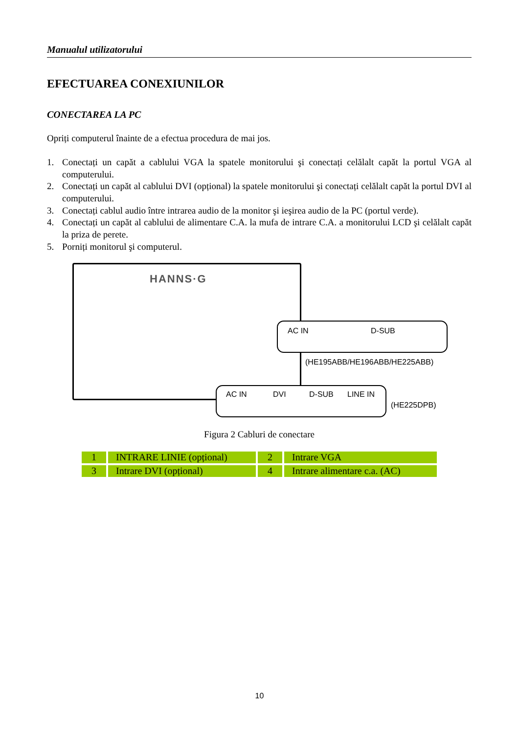Manualul utilizatorului
EFECTUAREA CONEXIUNILOR
CONECTAREA LA PC
Opriți computerul înainte de a efectua procedura de mai jos.
1. Conectați un capăt a cablului VGA la spatele monitorului şi conectați celălalt capăt la portul VGA al computerului.
2. Conectați un capăt al cablului DVI (opțional) la spatele monitorului şi conectați celălalt capăt la portul DVI al computerului.
3. Conectați cablul audio între intrarea audio de la monitor şi ieşirea audio de la PC (portul verde).
4. Conectați un capăt al cablului de alimentare C.A. la mufa de intrare C.A. a monitorului LCD şi celălalt capăt la priza de perete.
5. Porniți monitorul şi computerul.
HANNS·G
AC IN D-SUB
(HE195ABB/HE196ABB/HE225ABB)
AC IN DVI D-SUB LINE IN
(HE225DPB)
Figura 2 Cabluri de conectare
| 1 | INTRARE LINIE (opțional) | 2 | Intrare VGA |
| 3 | Intrare DVI (opțional) | 4 | Intrare alimentare c.a. (AC) |
10